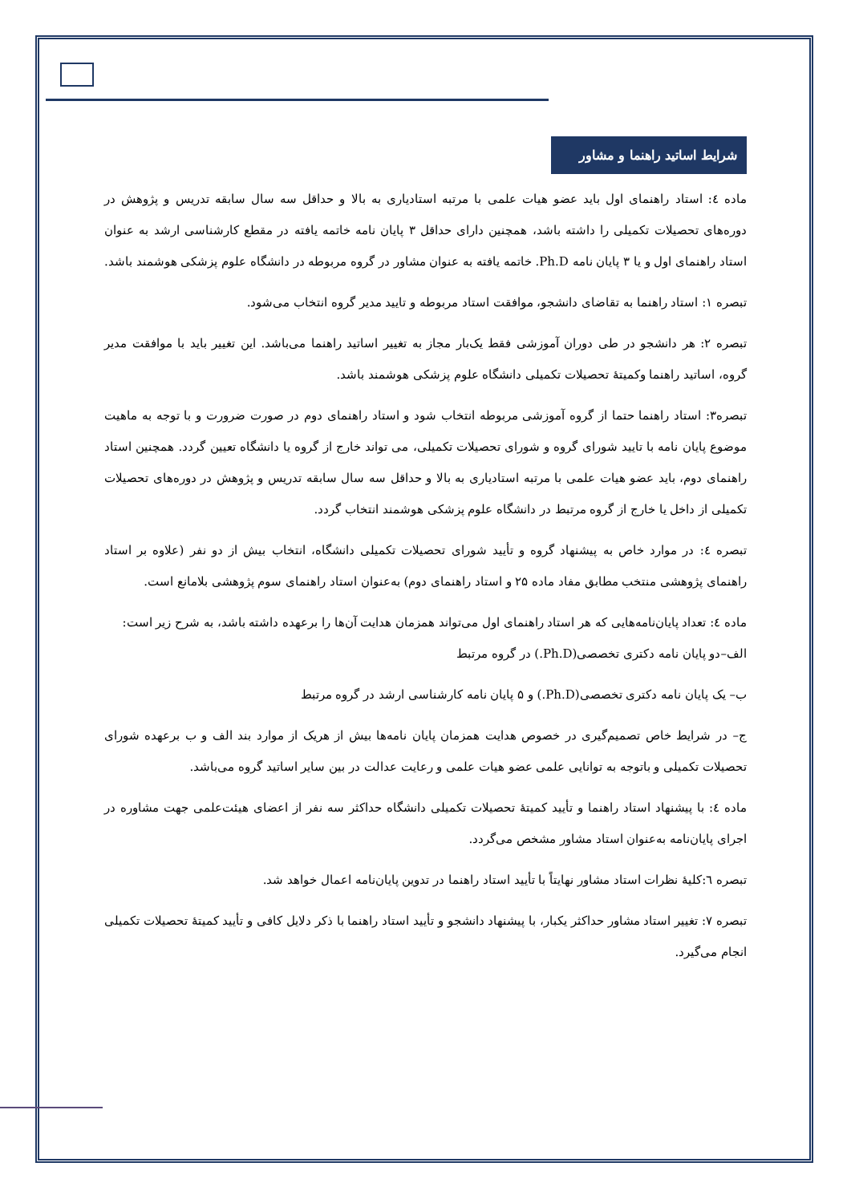شرایط اساتید راهنما و مشاور
ماده ٤: استاد راهنمای اول باید عضو هیات علمی با مرتبه استادیاری به بالا و حداقل سه سال سابقه تدریس و پژوهش در دوره‌های تحصیلات تکمیلی را داشته باشد، همچنین دارای حداقل ۳ پایان نامه خاتمه یافته در مقطع کارشناسی ارشد به عنوان استاد راهنمای اول و یا ۳ پایان نامه Ph.D. خاتمه یافته به عنوان مشاور در گروه مربوطه در دانشگاه علوم پزشکی هوشمند باشد.
تبصره ۱: استاد راهنما به تقاضای دانشجو، موافقت استاد مربوطه و تایید مدیر گروه انتخاب می‌شود.
تبصره ۲: هر دانشجو در طی دوران آموزشی فقط یک‌بار مجاز به تغییر اساتید راهنما می‌باشد. این تغییر باید با موافقت مدیر گروه، اساتید راهنما وکمیتهٔ تحصیلات تکمیلی دانشگاه علوم پزشکی هوشمند باشد.
تبصره۳: استاد راهنما حتما از گروه آموزشی مربوطه انتخاب شود و استاد راهنمای دوم در صورت ضرورت و با توجه به ماهیت موضوع پایان نامه با تایید شورای گروه و شورای تحصیلات تکمیلی، می تواند خارج از گروه یا دانشگاه تعیین گردد. همچنین استاد راهنمای دوم، باید عضو هیات علمی با مرتبه استادیاری به بالا و حداقل سه سال سابقه تدریس و پژوهش در دوره‌های تحصیلات تکمیلی از داخل یا خارج از گروه مرتبط در دانشگاه علوم پزشکی هوشمند انتخاب گردد.
تبصره ٤: در موارد خاص به پیشنهاد گروه و تأیید شورای تحصیلات تکمیلی دانشگاه، انتخاب بیش از دو نفر (علاوه بر استاد راهنمای پژوهشی منتخب مطابق مفاد ماده ۲۵ و استاد راهنمای دوم) به‌عنوان استاد راهنمای سوم پژوهشی بلامانع است.
ماده ٤: تعداد پایان‌نامه‌هایی که هر استاد راهنمای اول می‌تواند همزمان هدایت آن‌ها را برعهده داشته باشد، به شرح زیر است:
الف–دو پایان نامه دکتری تخصصی(Ph.D.) در گروه مرتبط
ب– یک پایان نامه دکتری تخصصی(Ph.D.) و ۵ پایان نامه کارشناسی ارشد در گروه مرتبط
ج– در شرایط خاص تصمیم‌گیری در خصوص هدایت همزمان پایان نامه‌ها بیش از هریک از موارد بند الف و ب برعهده شورای تحصیلات تکمیلی و باتوجه به توانایی علمی عضو هیات علمی و رعایت عدالت در بین سایر اساتید گروه می‌باشد.
ماده ٤: با پیشنهاد استاد راهنما و تأیید کمیتهٔ تحصیلات تکمیلی دانشگاه حداکثر سه نفر از اعضای هیئت‌علمی جهت مشاوره در اجرای پایان‌نامه به‌عنوان استاد مشاور مشخص می‌گردد.
تبصره ٦:کلیهٔ نظرات استاد مشاور نهایتاً با تأیید استاد راهنما در تدوین پایان‌نامه اعمال خواهد شد.
تبصره ۷: تغییر استاد مشاور حداکثر یکبار، با پیشنهاد دانشجو و تأیید استاد راهنما با ذکر دلایل کافی و تأیید کمیتهٔ تحصیلات تکمیلی انجام می‌گیرد.